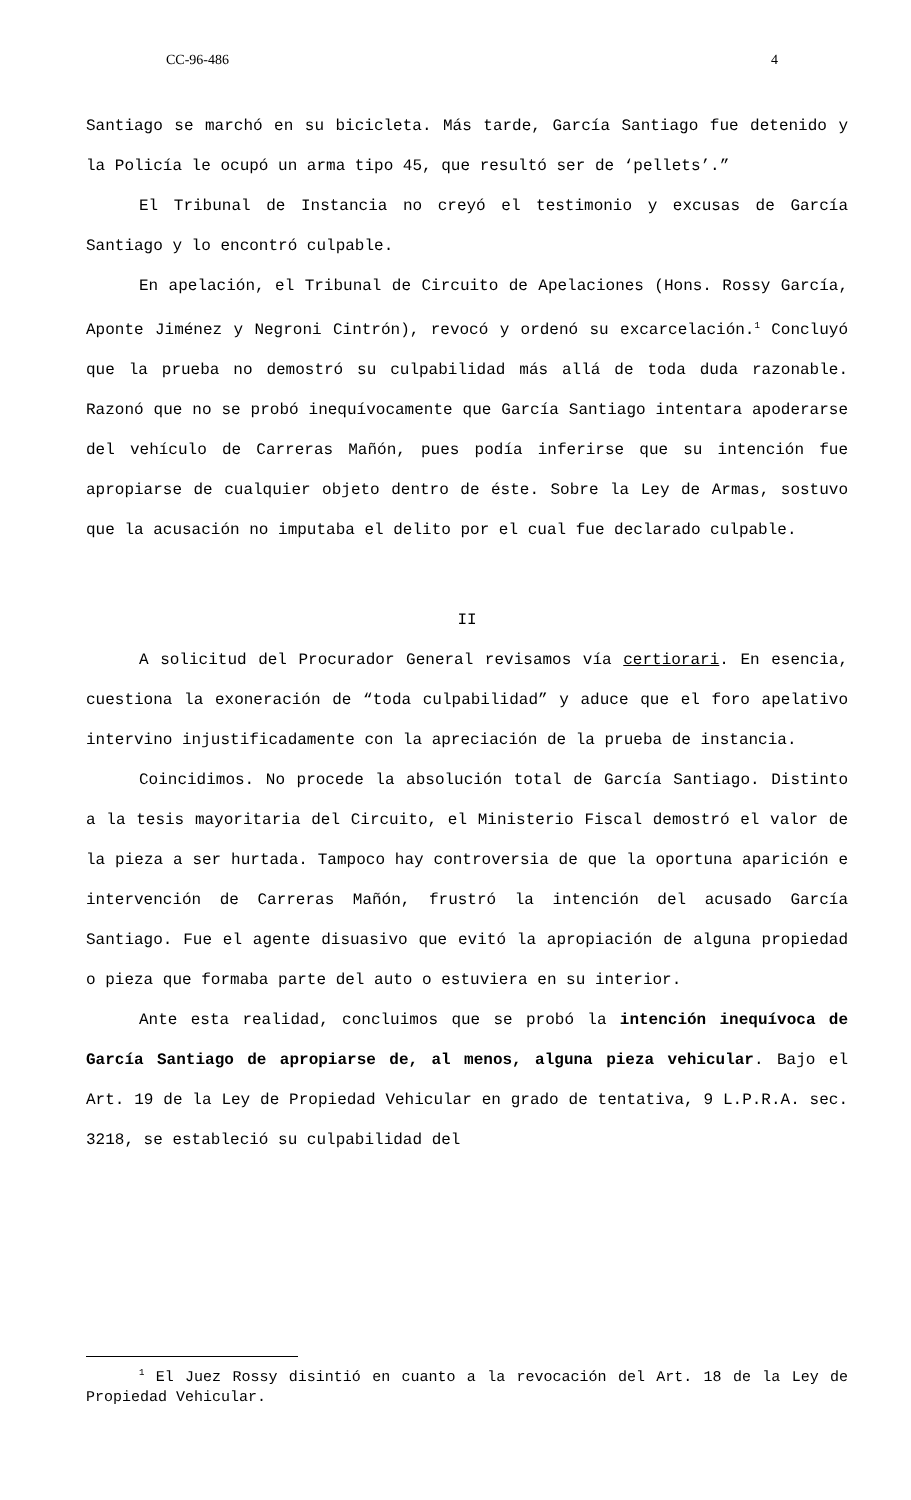CC-96-486 4
Santiago se marchó en su bicicleta. Más tarde, García Santiago fue detenido y la Policía le ocupó un arma tipo 45, que resultó ser de ‘pellets’.”
El Tribunal de Instancia no creyó el testimonio y excusas de García Santiago y lo encontró culpable.
En apelación, el Tribunal de Circuito de Apelaciones (Hons. Rossy García, Aponte Jiménez y Negroni Cintrón), revocó y ordenó su excarcelación.<sup>1</sup> Concluyó que la prueba no demostró su culpabilidad más allá de toda duda razonable. Razonó que no se probó inequívocamente que García Santiago intentara apoderarse del vehículo de Carreras Mañón, pues podía inferirse que su intención fue apropiarse de cualquier objeto dentro de éste. Sobre la Ley de Armas, sostuvo que la acusación no imputaba el delito por el cual fue declarado culpable.
II
A solicitud del Procurador General revisamos vía certiorari. En esencia, cuestiona la exoneración de “toda culpabilidad” y aduce que el foro apelativo intervino injustificadamente con la apreciación de la prueba de instancia.
Coincidimos. No procede la absolución total de García Santiago. Distinto a la tesis mayoritaria del Circuito, el Ministerio Fiscal demostró el valor de la pieza a ser hurtada. Tampoco hay controversia de que la oportuna aparición e intervención de Carreras Mañón, frustró la intención del acusado García Santiago. Fue el agente disuasivo que evitó la apropiación de alguna propiedad o pieza que formaba parte del auto o estuviera en su interior.
Ante esta realidad, concluimos que se probó la intención inequívoca de García Santiago de apropiarse de, al menos, alguna pieza vehicular. Bajo el Art. 19 de la Ley de Propiedad Vehicular en grado de tentativa, 9 L.P.R.A. sec. 3218, se estableció su culpabilidad del
<sup>1</sup> El Juez Rossy disintió en cuanto a la revocación del Art. 18 de la Ley de Propiedad Vehicular.